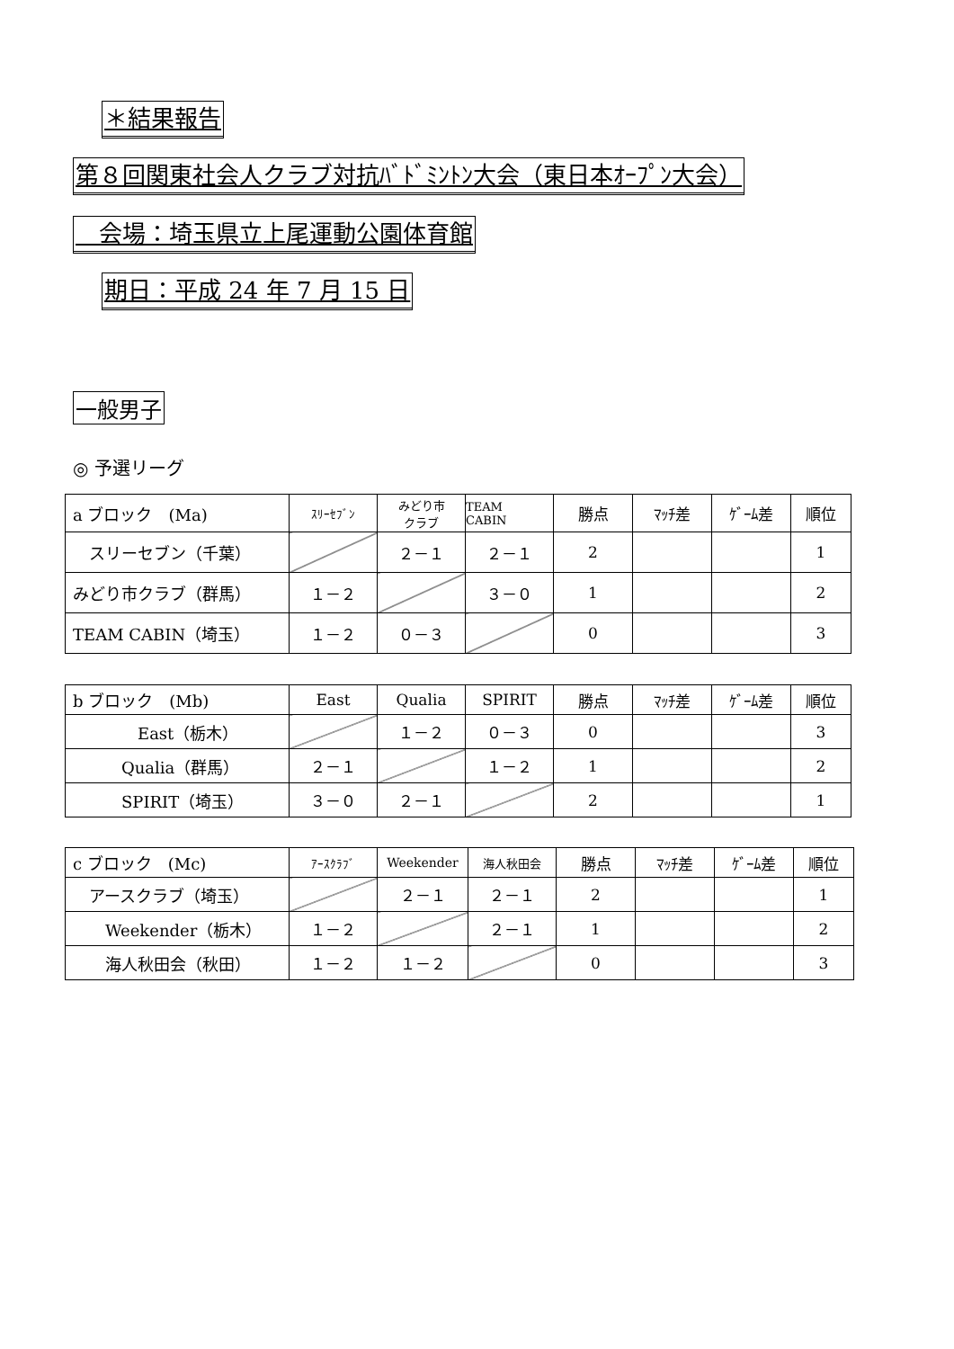＊結果報告
第８回関東社会人クラブ対抗ﾊﾞﾄﾞﾐﾝﾄﾝ大会（東日本ｵｰﾌﾟﾝ大会）
　会場：埼玉県立上尾運動公園体育館
期日：平成 24 年 7 月 15 日
一般男子
◎ 予選リーグ
| a ブロック (Ma) | ｽﾘｰｾﾌﾞﾝ | みどり市 クラブ | TEAM CABIN | 勝点 | ﾏｯﾁ差 | ｹﾞｰﾑ差 | 順位 |
| スリーセブン（千葉） | | ２－１ | ２－１ | 2 | | | 1 |
| みどり市クラブ（群馬） | １－２ | | ３－０ | 1 | | | 2 |
| TEAM CABIN（埼玉） | １－２ | ０－３ | | 0 | | | 3 |
| b ブロック (Mb) | East | Qualia | SPIRIT | 勝点 | ﾏｯﾁ差 | ｹﾞｰﾑ差 | 順位 |
| East（栃木） | | １－２ | ０－３ | 0 | | | 3 |
| Qualia（群馬） | ２－１ | | １－２ | 1 | | | 2 |
| SPIRIT（埼玉） | ３－０ | ２－１ | | 2 | | | 1 |
| c ブロック (Mc) | ｱｰｽｸﾗﾌﾞ | Weekender | 海人秋田会 | 勝点 | ﾏｯﾁ差 | ｹﾞｰﾑ差 | 順位 |
| アースクラブ（埼玉） | | ２－１ | ２－１ | 2 | | | 1 |
| Weekender（栃木） | １－２ | | ２－１ | 1 | | | 2 |
| 海人秋田会（秋田） | １－２ | １－２ | | 0 | | | 3 |